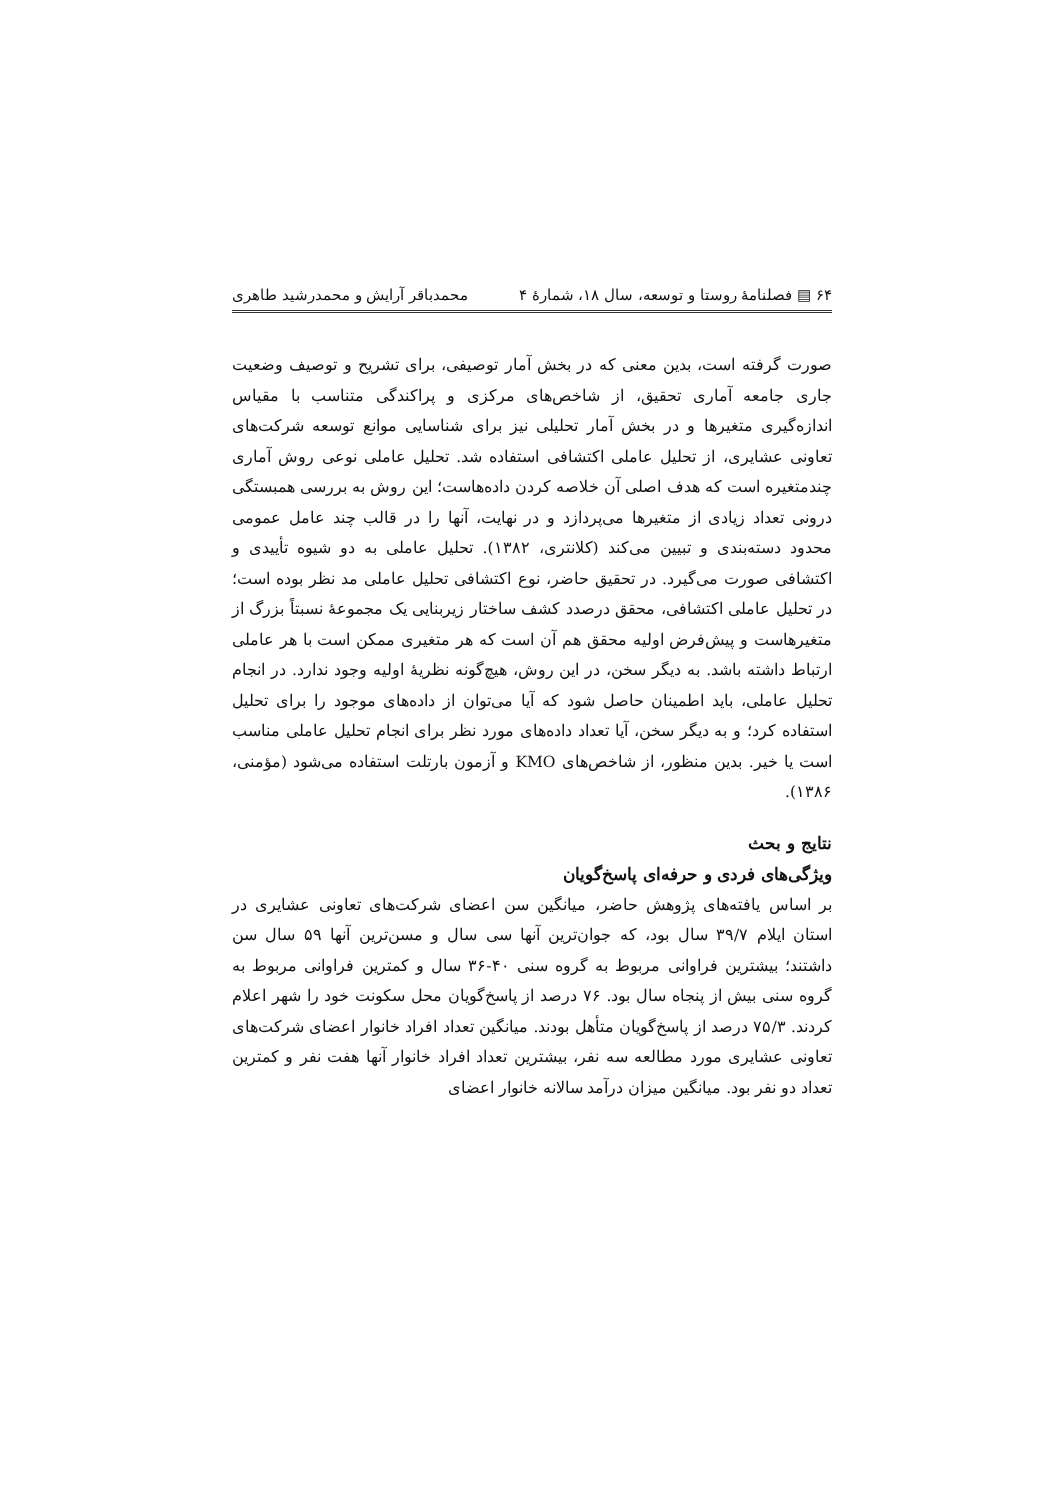۶۴ ▤ فصلنامهٔ روستا و توسعه، سال ۱۸، شمارهٔ ۴ محمدباقر آرایش و محمدرشید طاهری
صورت گرفته است، بدین معنی که در بخش آمار توصیفی، برای تشریح و توصیف وضعیت جاری جامعه آماری تحقیق، از شاخص‌های مرکزی و پراکندگی متناسب با مقیاس اندازه‌گیری متغیرها و در بخش آمار تحلیلی نیز برای شناسایی موانع توسعه شرکت‌های تعاونی عشایری، از تحلیل عاملی اکتشافی استفاده شد. تحلیل عاملی نوعی روش آماری چندمتغیره است که هدف اصلی آن خلاصه کردن داده‌هاست؛ این روش به بررسی همبستگی درونی تعداد زیادی از متغیرها می‌پردازد و در نهایت، آنها را در قالب چند عامل عمومی محدود دسته‌بندی و تبیین می‌کند (کلانتری، ۱۳۸۲). تحلیل عاملی به دو شیوه تأییدی و اکتشافی صورت می‌گیرد. در تحقیق حاضر، نوع اکتشافی تحلیل عاملی مد نظر بوده است؛ در تحلیل عاملی اکتشافی، محقق درصدد کشف ساختار زیربنایی یک مجموعهٔ نسبتاً بزرگ از متغیرهاست و پیش‌فرض اولیه محقق هم آن است که هر متغیری ممکن است با هر عاملی ارتباط داشته باشد. به دیگر سخن، در این روش، هیچ‌گونه نظریهٔ اولیه وجود ندارد. در انجام تحلیل عاملی، باید اطمینان حاصل شود که آیا می‌توان از داده‌های موجود را برای تحلیل استفاده کرد؛ و به دیگر سخن، آیا تعداد داده‌های مورد نظر برای انجام تحلیل عاملی مناسب است یا خیر. بدین منظور، از شاخص‌های KMO و آزمون بارتلت استفاده می‌شود (مؤمنی، ۱۳۸۶).
نتایج و بحث
ویژگی‌های فردی و حرفه‌ای پاسخ‌گویان
بر اساس یافته‌های پژوهش حاضر، میانگین سن اعضای شرکت‌های تعاونی عشایری در استان ایلام ۳۹/۷ سال بود، که جوان‌ترین آنها سی سال و مسن‌ترین آنها ۵۹ سال سن داشتند؛ بیشترین فراوانی مربوط به گروه سنی ۴۰-۳۶ سال و کمترین فراوانی مربوط به گروه سنی بیش از پنجاه سال بود. ۷۶ درصد از پاسخ‌گویان محل سکونت خود را شهر اعلام کردند. ۷۵/۳ درصد از پاسخ‌گویان متأهل بودند. میانگین تعداد افراد خانوار اعضای شرکت‌های تعاونی عشایری مورد مطالعه سه نفر، بیشترین تعداد افراد خانوار آنها هفت نفر و کمترین تعداد دو نفر بود. میانگین میزان درآمد سالانه خانوار اعضای